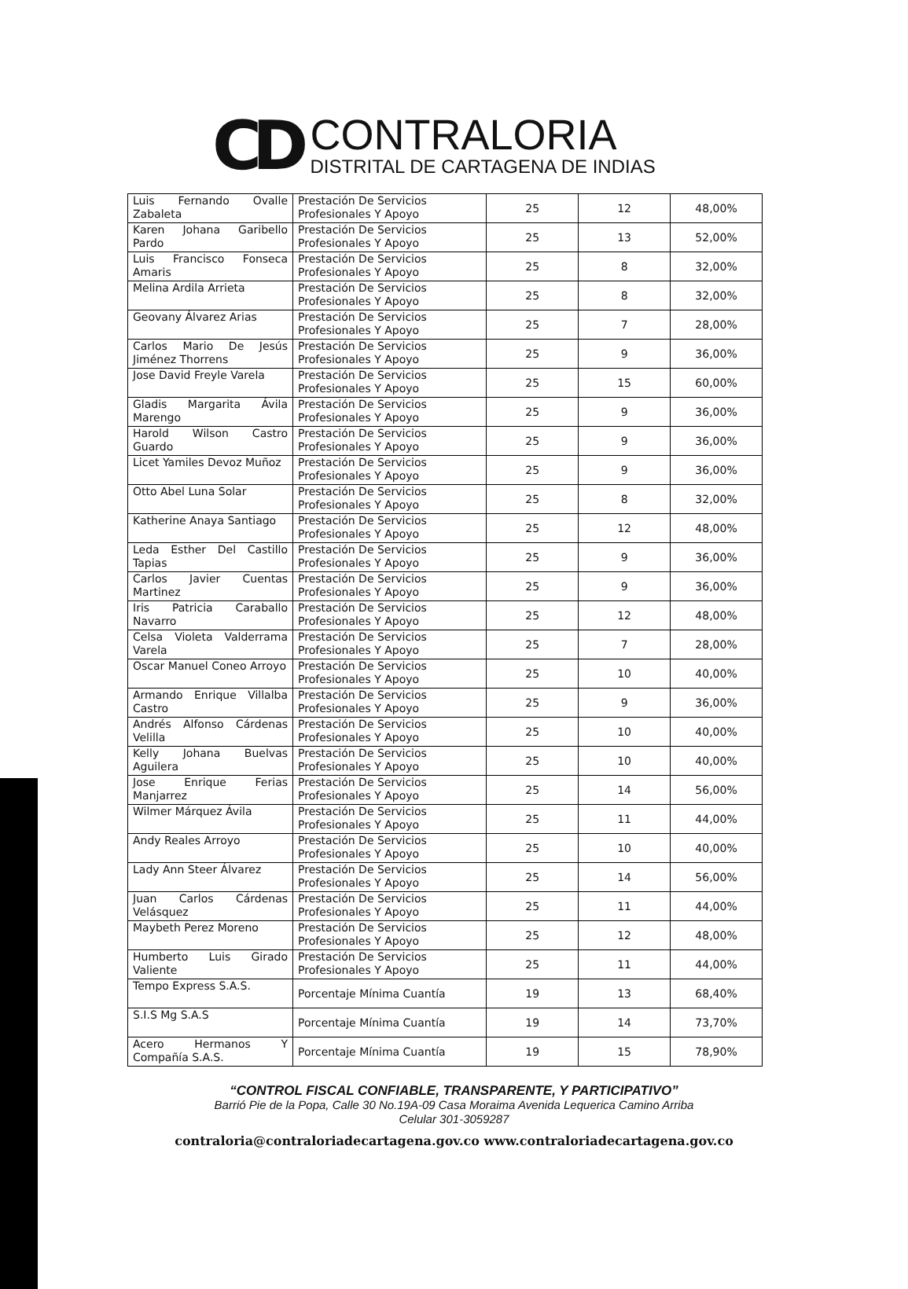CD
CONTRALORIA
DISTRITAL DE CARTAGENA DE INDIAS
| Luis Fernando Ovalle Zabaleta | Prestación De Servicios Profesionales Y Apoyo | 25 | 12 | 48,00% |
| Karen Johana Garibello Pardo | Prestación De Servicios Profesionales Y Apoyo | 25 | 13 | 52,00% |
| Luis Francisco Fonseca Amaris | Prestación De Servicios Profesionales Y Apoyo | 25 | 8 | 32,00% |
| Melina Ardila Arrieta | Prestación De Servicios Profesionales Y Apoyo | 25 | 8 | 32,00% |
| Geovany Álvarez Arias | Prestación De Servicios Profesionales Y Apoyo | 25 | 7 | 28,00% |
| Carlos Mario De Jesús Jiménez Thorrens | Prestación De Servicios Profesionales Y Apoyo | 25 | 9 | 36,00% |
| Jose David Freyle Varela | Prestación De Servicios Profesionales Y Apoyo | 25 | 15 | 60,00% |
| Gladis Margarita Ávila Marengo | Prestación De Servicios Profesionales Y Apoyo | 25 | 9 | 36,00% |
| Harold Wilson Castro Guardo | Prestación De Servicios Profesionales Y Apoyo | 25 | 9 | 36,00% |
| Licet Yamiles Devoz Muñoz | Prestación De Servicios Profesionales Y Apoyo | 25 | 9 | 36,00% |
| Otto Abel Luna Solar | Prestación De Servicios Profesionales Y Apoyo | 25 | 8 | 32,00% |
| Katherine Anaya Santiago | Prestación De Servicios Profesionales Y Apoyo | 25 | 12 | 48,00% |
| Leda Esther Del Castillo Tapias | Prestación De Servicios Profesionales Y Apoyo | 25 | 9 | 36,00% |
| Carlos Javier Cuentas Martinez | Prestación De Servicios Profesionales Y Apoyo | 25 | 9 | 36,00% |
| Iris Patricia Caraballo Navarro | Prestación De Servicios Profesionales Y Apoyo | 25 | 12 | 48,00% |
| Celsa Violeta Valderrama Varela | Prestación De Servicios Profesionales Y Apoyo | 25 | 7 | 28,00% |
| Oscar Manuel Coneo Arroyo | Prestación De Servicios Profesionales Y Apoyo | 25 | 10 | 40,00% |
| Armando Enrique Villalba Castro | Prestación De Servicios Profesionales Y Apoyo | 25 | 9 | 36,00% |
| Andrés Alfonso Cárdenas Velilla | Prestación De Servicios Profesionales Y Apoyo | 25 | 10 | 40,00% |
| Kelly Johana Buelvas Aguilera | Prestación De Servicios Profesionales Y Apoyo | 25 | 10 | 40,00% |
| Jose Enrique Ferias Manjarrez | Prestación De Servicios Profesionales Y Apoyo | 25 | 14 | 56,00% |
| Wilmer Márquez Ávila | Prestación De Servicios Profesionales Y Apoyo | 25 | 11 | 44,00% |
| Andy Reales Arroyo | Prestación De Servicios Profesionales Y Apoyo | 25 | 10 | 40,00% |
| Lady Ann Steer Álvarez | Prestación De Servicios Profesionales Y Apoyo | 25 | 14 | 56,00% |
| Juan Carlos Cárdenas Velásquez | Prestación De Servicios Profesionales Y Apoyo | 25 | 11 | 44,00% |
| Maybeth Perez Moreno | Prestación De Servicios Profesionales Y Apoyo | 25 | 12 | 48,00% |
| Humberto Luis Girado Valiente | Prestación De Servicios Profesionales Y Apoyo | 25 | 11 | 44,00% |
| Tempo Express S.A.S. | Porcentaje Mínima Cuantía | 19 | 13 | 68,40% |
| S.I.S Mg S.A.S | Porcentaje Mínima Cuantía | 19 | 14 | 73,70% |
| Acero Hermanos Y Compañía S.A.S. | Porcentaje Mínima Cuantía | 19 | 15 | 78,90% |
“CONTROL FISCAL CONFIABLE, TRANSPARENTE, Y PARTICIPATIVO”
Barrió Pie de la Popa, Calle 30 No.19A-09 Casa Moraima Avenida Lequerica Camino Arriba
Celular 301-3059287
contraloria@contraloriadecartagena.gov.co www.contraloriadecartagena.gov.co